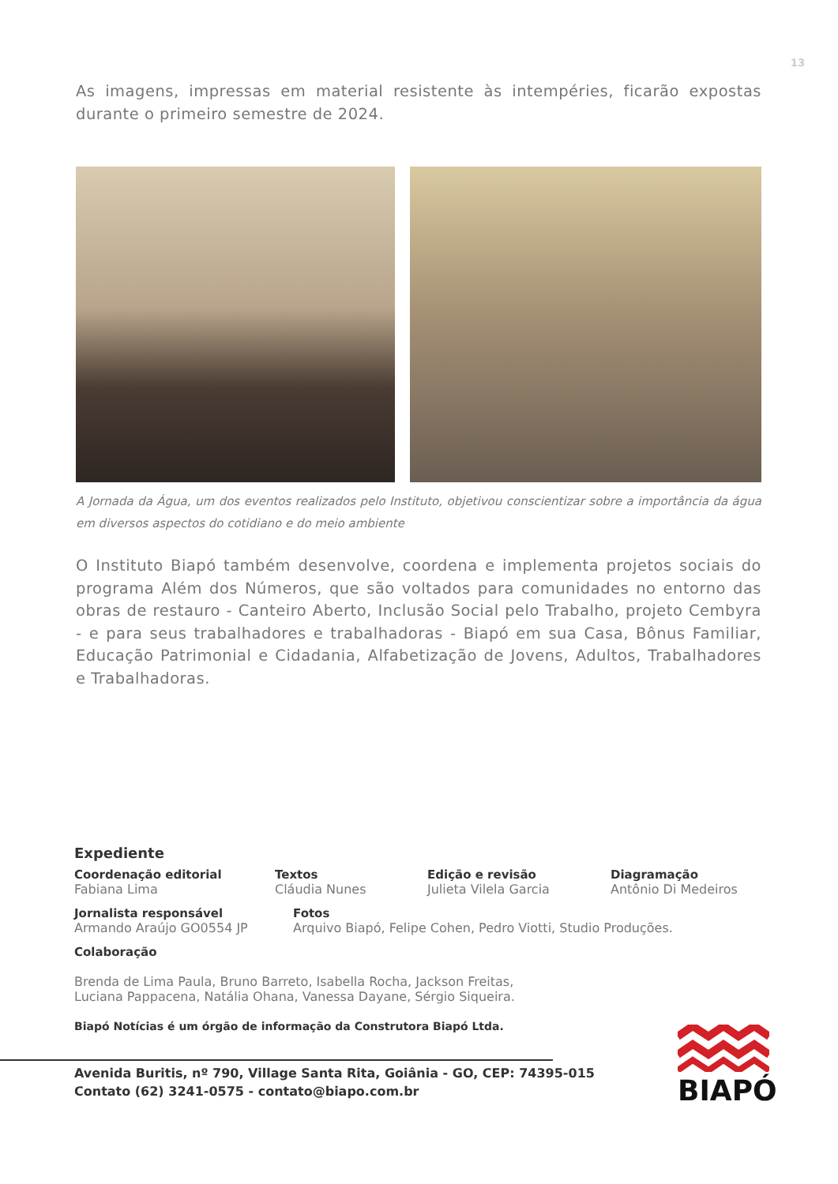13
As imagens, impressas em material resistente às intempéries, ficarão expostas durante o primeiro semestre de 2024.
A Jornada da Água, um dos eventos realizados pelo Instituto, objetivou conscientizar sobre a importância da água em diversos aspectos do cotidiano e do meio ambiente
O Instituto Biapó também desenvolve, coordena e implementa projetos sociais do programa Além dos Números, que são voltados para comunidades no entorno das obras de restauro - Canteiro Aberto, Inclusão Social pelo Trabalho, projeto Cembyra - e para seus trabalhadores e trabalhadoras - Biapó em sua Casa, Bônus Familiar, Educação Patrimonial e Cidadania, Alfabetização de Jovens, Adultos, Trabalhadores e Trabalhadoras.
Expediente
Coordenação editorial
Fabiana Lima
Textos
Cláudia Nunes
Edição e revisão
Julieta Vilela Garcia
Diagramação
Antônio Di Medeiros
Jornalista responsável
Armando Araújo GO0554 JP
Fotos
Arquivo Biapó, Felipe Cohen, Pedro Viotti, Studio Produções.
Colaboração
Brenda de Lima Paula, Bruno Barreto, Isabella Rocha, Jackson Freitas,
Luciana Pappacena, Natália Ohana, Vanessa Dayane, Sérgio Siqueira.
Biapó Notícias é um órgão de informação da Construtora Biapó Ltda.
Avenida Buritis, nº 790, Village Santa Rita, Goiânia - GO, CEP: 74395-015
Contato (62) 3241-0575 - contato@biapo.com.br
BIAPÓ